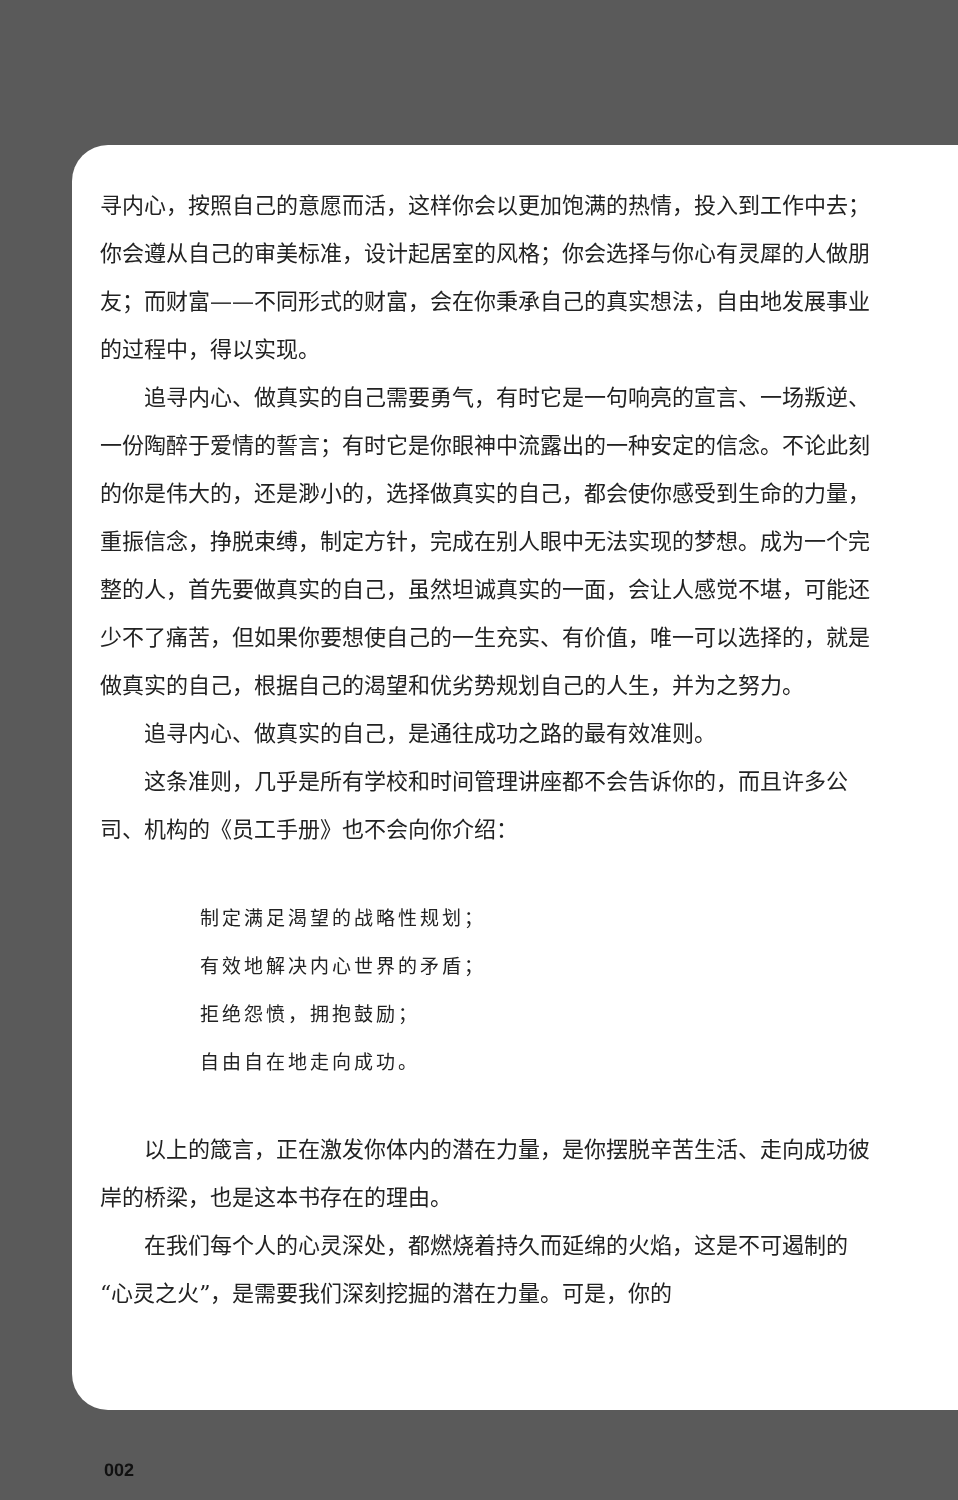寻内心，按照自己的意愿而活，这样你会以更加饱满的热情，投入到工作中去；你会遵从自己的审美标准，设计起居室的风格；你会选择与你心有灵犀的人做朋友；而财富——不同形式的财富，会在你秉承自己的真实想法，自由地发展事业的过程中，得以实现。
追寻内心、做真实的自己需要勇气，有时它是一句响亮的宣言、一场叛逆、一份陶醉于爱情的誓言；有时它是你眼神中流露出的一种安定的信念。不论此刻的你是伟大的，还是渺小的，选择做真实的自己，都会使你感受到生命的力量，重振信念，挣脱束缚，制定方针，完成在别人眼中无法实现的梦想。成为一个完整的人，首先要做真实的自己，虽然坦诚真实的一面，会让人感觉不堪，可能还少不了痛苦，但如果你要想使自己的一生充实、有价值，唯一可以选择的，就是做真实的自己，根据自己的渴望和优劣势规划自己的人生，并为之努力。
追寻内心、做真实的自己，是通往成功之路的最有效准则。
这条准则，几乎是所有学校和时间管理讲座都不会告诉你的，而且许多公司、机构的《员工手册》也不会向你介绍：
制定满足渴望的战略性规划；
有效地解决内心世界的矛盾；
拒绝怨愤，拥抱鼓励；
自由自在地走向成功。
以上的箴言，正在激发你体内的潜在力量，是你摆脱辛苦生活、走向成功彼岸的桥梁，也是这本书存在的理由。
在我们每个人的心灵深处，都燃烧着持久而延绵的火焰，这是不可遏制的“心灵之火”，是需要我们深刻挖掘的潜在力量。可是，你的
002